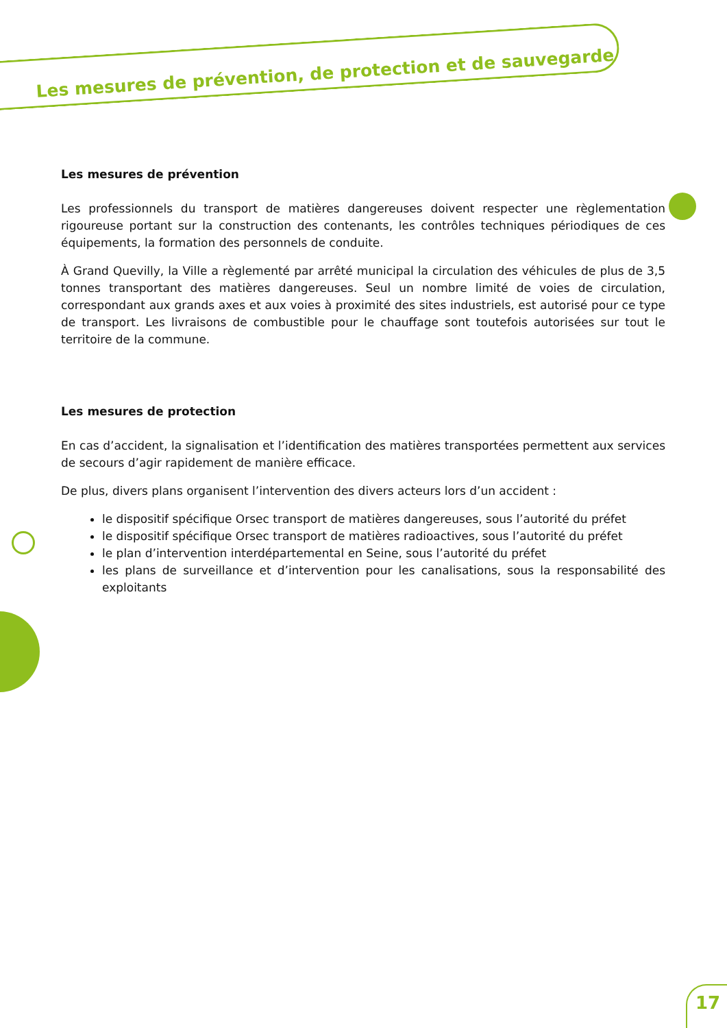Les mesures de prévention, de protection et de sauvegarde
Les mesures de prévention
Les professionnels du transport de matières dangereuses doivent respecter une règlementation rigoureuse portant sur la construction des contenants, les contrôles techniques périodiques de ces équipements, la formation des personnels de conduite.
À Grand Quevilly, la Ville a règlementé par arrêté municipal la circulation des véhicules de plus de 3,5 tonnes transportant des matières dangereuses. Seul un nombre limité de voies de circulation, correspondant aux grands axes et aux voies à proximité des sites industriels, est autorisé pour ce type de transport. Les livraisons de combustible pour le chauffage sont toutefois autorisées sur tout le territoire de la commune.
Les mesures de protection
En cas d’accident, la signalisation et l’identification des matières transportées permettent aux services de secours d’agir rapidement de manière efficace.
De plus, divers plans organisent l’intervention des divers acteurs lors d’un accident :
le dispositif spécifique Orsec transport de matières dangereuses, sous l’autorité du préfet
le dispositif spécifique Orsec transport de matières radioactives, sous l’autorité du préfet
le plan d’intervention interdépartemental en Seine, sous l’autorité du préfet
les plans de surveillance et d’intervention pour les canalisations, sous la responsabilité des exploitants
17